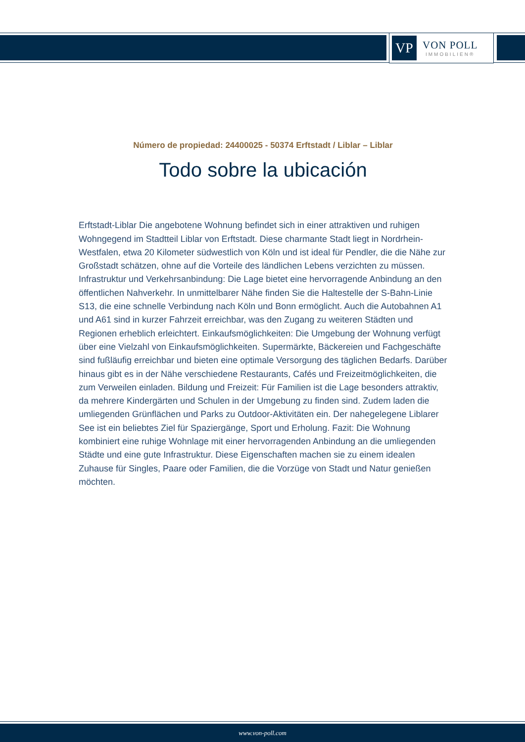VP
VON POLL
IMMOBILIEN®
Número de propiedad: 24400025 - 50374 Erftstadt / Liblar – Liblar
Todo sobre la ubicación
Erftstadt-Liblar Die angebotene Wohnung befindet sich in einer attraktiven und ruhigen Wohngegend im Stadtteil Liblar von Erftstadt. Diese charmante Stadt liegt in Nordrhein-Westfalen, etwa 20 Kilometer südwestlich von Köln und ist ideal für Pendler, die die Nähe zur Großstadt schätzen, ohne auf die Vorteile des ländlichen Lebens verzichten zu müssen. Infrastruktur und Verkehrsanbindung: Die Lage bietet eine hervorragende Anbindung an den öffentlichen Nahverkehr. In unmittelbarer Nähe finden Sie die Haltestelle der S-Bahn-Linie S13, die eine schnelle Verbindung nach Köln und Bonn ermöglicht. Auch die Autobahnen A1 und A61 sind in kurzer Fahrzeit erreichbar, was den Zugang zu weiteren Städten und Regionen erheblich erleichtert. Einkaufsmöglichkeiten: Die Umgebung der Wohnung verfügt über eine Vielzahl von Einkaufsmöglichkeiten. Supermärkte, Bäckereien und Fachgeschäfte sind fußläufig erreichbar und bieten eine optimale Versorgung des täglichen Bedarfs. Darüber hinaus gibt es in der Nähe verschiedene Restaurants, Cafés und Freizeitmöglichkeiten, die zum Verweilen einladen. Bildung und Freizeit: Für Familien ist die Lage besonders attraktiv, da mehrere Kindergärten und Schulen in der Umgebung zu finden sind. Zudem laden die umliegenden Grünflächen und Parks zu Outdoor-Aktivitäten ein. Der nahegelegene Liblarer See ist ein beliebtes Ziel für Spaziergänge, Sport und Erholung. Fazit: Die Wohnung kombiniert eine ruhige Wohnlage mit einer hervorragenden Anbindung an die umliegenden Städte und eine gute Infrastruktur. Diese Eigenschaften machen sie zu einem idealen Zuhause für Singles, Paare oder Familien, die die Vorzüge von Stadt und Natur genießen möchten.
www.von-poll.com